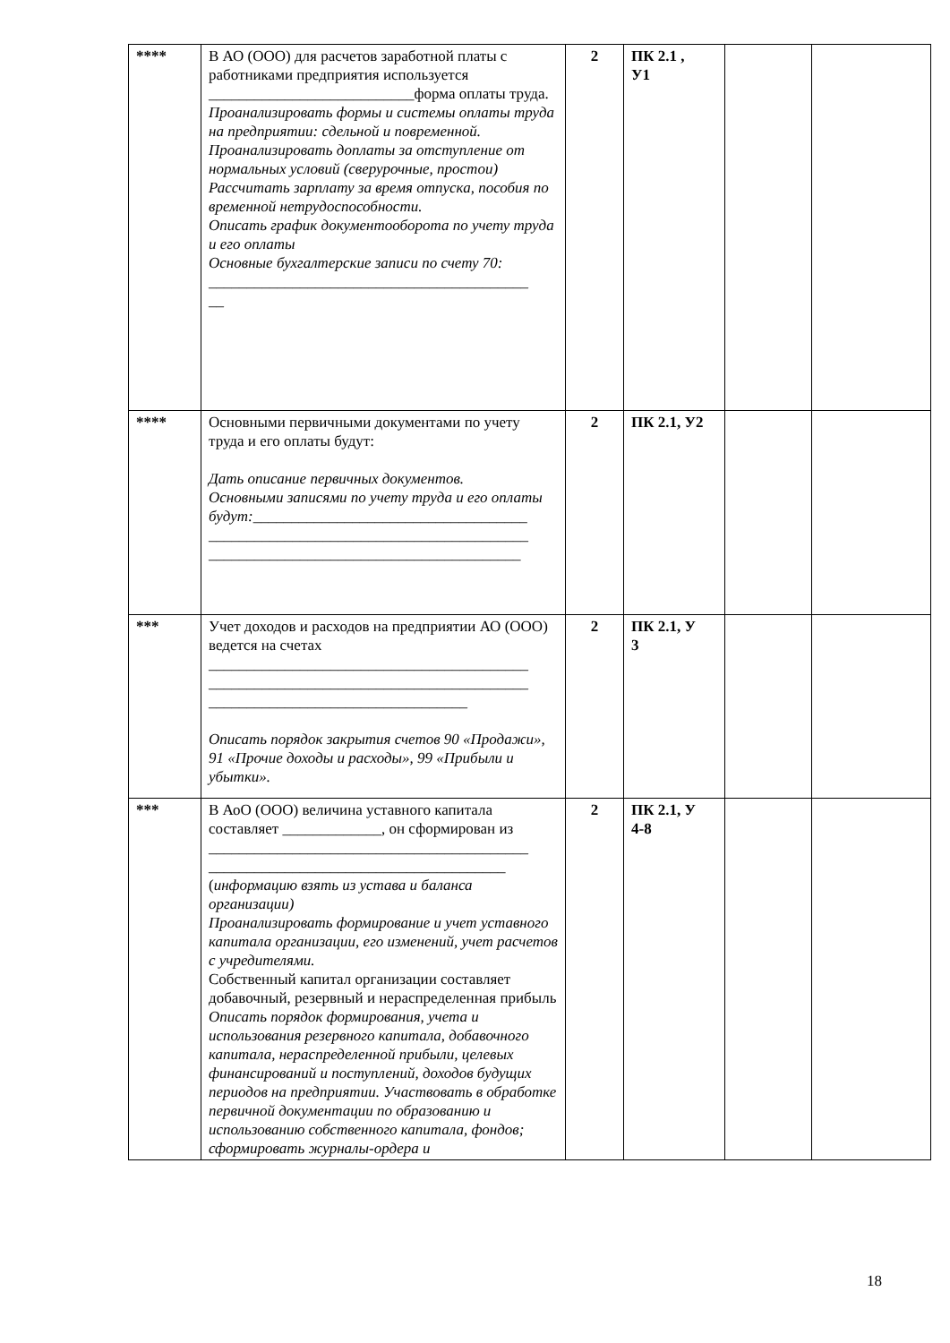| **** | В АО (ООО) для расчетов заработной платы с работниками предприятия используется ___________________________форма оплаты труда. Проанализировать формы и системы оплаты труда на предприятии: сдельной и повременной. Проанализировать доплаты за отступление от нормальных условий (сверурочные, простои) Рассчитать зарплату за время отпуска, пособия по временной нетрудоспособности. Описать график документооборота по учету труда и его оплаты Основные бухгалтерские записи по счету 70: __________________________________________ __ | 2 | ПК 2.1 , У1 | | |
| **** | Основными первичными документами по учету труда и его оплаты будут: Дать описание первичных документов. Основными записями по учету труда и его оплаты будут: ____________________________________ __________________________________________ _________________________________________ | 2 | ПК 2.1, У2 | | |
| *** | Учет доходов и расходов на предприятии АО (ООО) ведется на счетах __________________________________________ __________________________________________ __________________________________ Описать порядок закрытия счетов 90 «Продажи», 91 «Прочие доходы и расходы», 99 «Прибыли и убытки». | 2 | ПК 2.1, У 3 | | |
| *** | В АоО (ООО) величина уставного капитала составляет _____________, он сформирован из __________________________________________ _______________________________________ ( информацию взять из устава и баланса организации) Проанализировать формирование и учет уставного капитала организации, его изменений, учет расчетов с учредителями. Собственный капитал организации составляет добавочный, резервный и нераспределенная прибыль Описать порядок формирования, учета и использования резервного капитала, добавочного капитала, нераспределенной прибыли, целевых финансирований и поступлений, доходов будущих периодов на предприятии. Участвовать в обработке первичной документации по образованию и использованию собственного капитала, фондов; сформировать журналы-ордера и | 2 | ПК 2.1, У 4-8 | | |
18